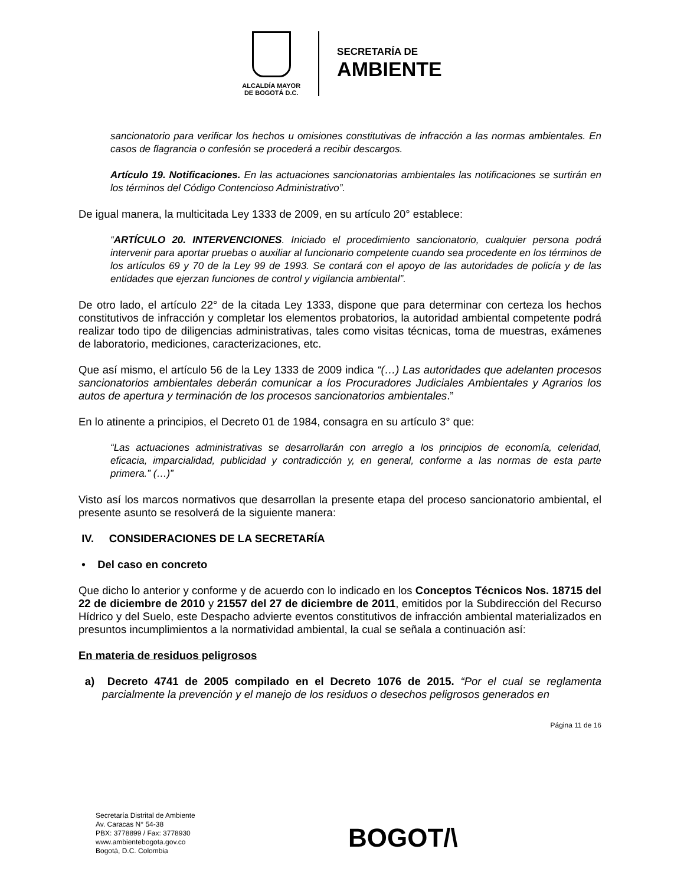ALCALDÍA MAYOR
DE BOGOTÁ D.C.
SECRETARÍA DE
AMBIENTE
sancionatorio para verificar los hechos u omisiones constitutivas de infracción a las normas ambientales. En casos de flagrancia o confesión se procederá a recibir descargos.
Artículo 19. Notificaciones. En las actuaciones sancionatorias ambientales las notificaciones se surtirán en los términos del Código Contencioso Administrativo”.
De igual manera, la multicitada Ley 1333 de 2009, en su artículo 20° establece:
“ARTÍCULO 20. INTERVENCIONES. Iniciado el procedimiento sancionatorio, cualquier persona podrá intervenir para aportar pruebas o auxiliar al funcionario competente cuando sea procedente en los términos de los artículos 69 y 70 de la Ley 99 de 1993. Se contará con el apoyo de las autoridades de policía y de las entidades que ejerzan funciones de control y vigilancia ambiental”.
De otro lado, el artículo 22° de la citada Ley 1333, dispone que para determinar con certeza los hechos constitutivos de infracción y completar los elementos probatorios, la autoridad ambiental competente podrá realizar todo tipo de diligencias administrativas, tales como visitas técnicas, toma de muestras, exámenes de laboratorio, mediciones, caracterizaciones, etc.
Que así mismo, el artículo 56 de la Ley 1333 de 2009 indica “(…) Las autoridades que adelanten procesos sancionatorios ambientales deberán comunicar a los Procuradores Judiciales Ambientales y Agrarios los autos de apertura y terminación de los procesos sancionatorios ambientales.”
En lo atinente a principios, el Decreto 01 de 1984, consagra en su artículo 3° que:
“Las actuaciones administrativas se desarrollarán con arreglo a los principios de economía, celeridad, eficacia, imparcialidad, publicidad y contradicción y, en general, conforme a las normas de esta parte primera.” (…)”
Visto así los marcos normativos que desarrollan la presente etapa del proceso sancionatorio ambiental, el presente asunto se resolverá de la siguiente manera:
IV. CONSIDERACIONES DE LA SECRETARÍA
• Del caso en concreto
Que dicho lo anterior y conforme y de acuerdo con lo indicado en los Conceptos Técnicos Nos. 18715 del 22 de diciembre de 2010 y 21557 del 27 de diciembre de 2011, emitidos por la Subdirección del Recurso Hídrico y del Suelo, este Despacho advierte eventos constitutivos de infracción ambiental materializados en presuntos incumplimientos a la normatividad ambiental, la cual se señala a continuación así:
En materia de residuos peligrosos
a) Decreto 4741 de 2005 compilado en el Decreto 1076 de 2015. “Por el cual se reglamenta parcialmente la prevención y el manejo de los residuos o desechos peligrosos generados en
Página 11 de 16
Secretaría Distrital de Ambiente
Av. Caracas N° 54-38
PBX: 3778899 / Fax: 3778930
www.ambientebogota.gov.co
Bogotá, D.C. Colombia
BOGOT/\